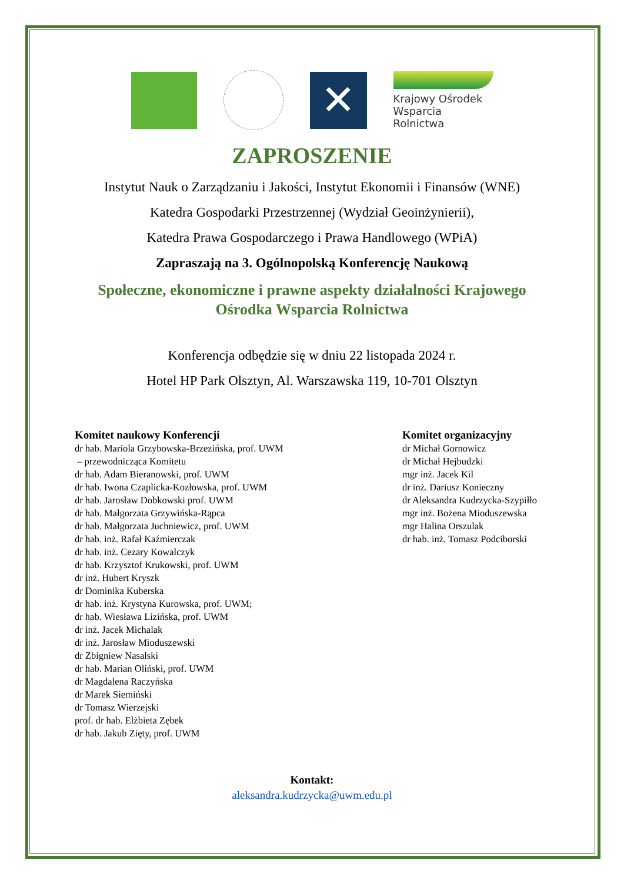✕
Krajowy Ośrodek
Wsparcia Rolnictwa
ZAPROSZENIE
Instytut Nauk o Zarządzaniu i Jakości, Instytut Ekonomii i Finansów (WNE)
Katedra Gospodarki Przestrzennej (Wydział Geoinżynierii),
Katedra Prawa Gospodarczego i Prawa Handlowego (WPiA)
Zapraszają na 3. Ogólnopolską Konferencję Naukową
Społeczne, ekonomiczne i prawne aspekty działalności Krajowego
Ośrodka Wsparcia Rolnictwa
Konferencja odbędzie się w dniu 22 listopada 2024 r.
Hotel HP Park Olsztyn, Al. Warszawska 119, 10-701 Olsztyn
Komitet naukowy Konferencji
dr hab. Mariola Grzybowska-Brzezińska, prof. UWM
– przewodnicząca Komitetu
dr hab. Adam Bieranowski, prof. UWM
dr hab. Iwona Czaplicka-Kozłowska, prof. UWM
dr hab. Jarosław Dobkowski prof. UWM
dr hab. Małgorzata Grzywińska-Rąpca
dr hab. Małgorzata Juchniewicz, prof. UWM
dr hab. inż. Rafał Kaźmierczak
dr hab. inż. Cezary Kowalczyk
dr hab. Krzysztof Krukowski, prof. UWM
dr inż. Hubert Kryszk
dr Dominika Kuberska
dr hab. inż. Krystyna Kurowska, prof. UWM;
dr hab. Wiesława Lizińska, prof. UWM
dr inż. Jacek Michalak
dr inż. Jarosław Mioduszewski
dr Zbigniew Nasalski
dr hab. Marian Oliński, prof. UWM
dr Magdalena Raczyńska
dr Marek Siemiński
dr Tomasz Wierzejski
prof. dr hab. Elżbieta Zębek
dr hab. Jakub Zięty, prof. UWM
Komitet organizacyjny
dr Michał Gornowicz
dr Michał Hejbudzki
mgr inż. Jacek Kil
dr inż. Dariusz Konieczny
dr Aleksandra Kudrzycka-Szypiłło
mgr inż. Bożena Mioduszewska
mgr Halina Orszulak
dr hab. inż. Tomasz Podciborski
Kontakt:
aleksandra.kudrzycka@uwm.edu.pl